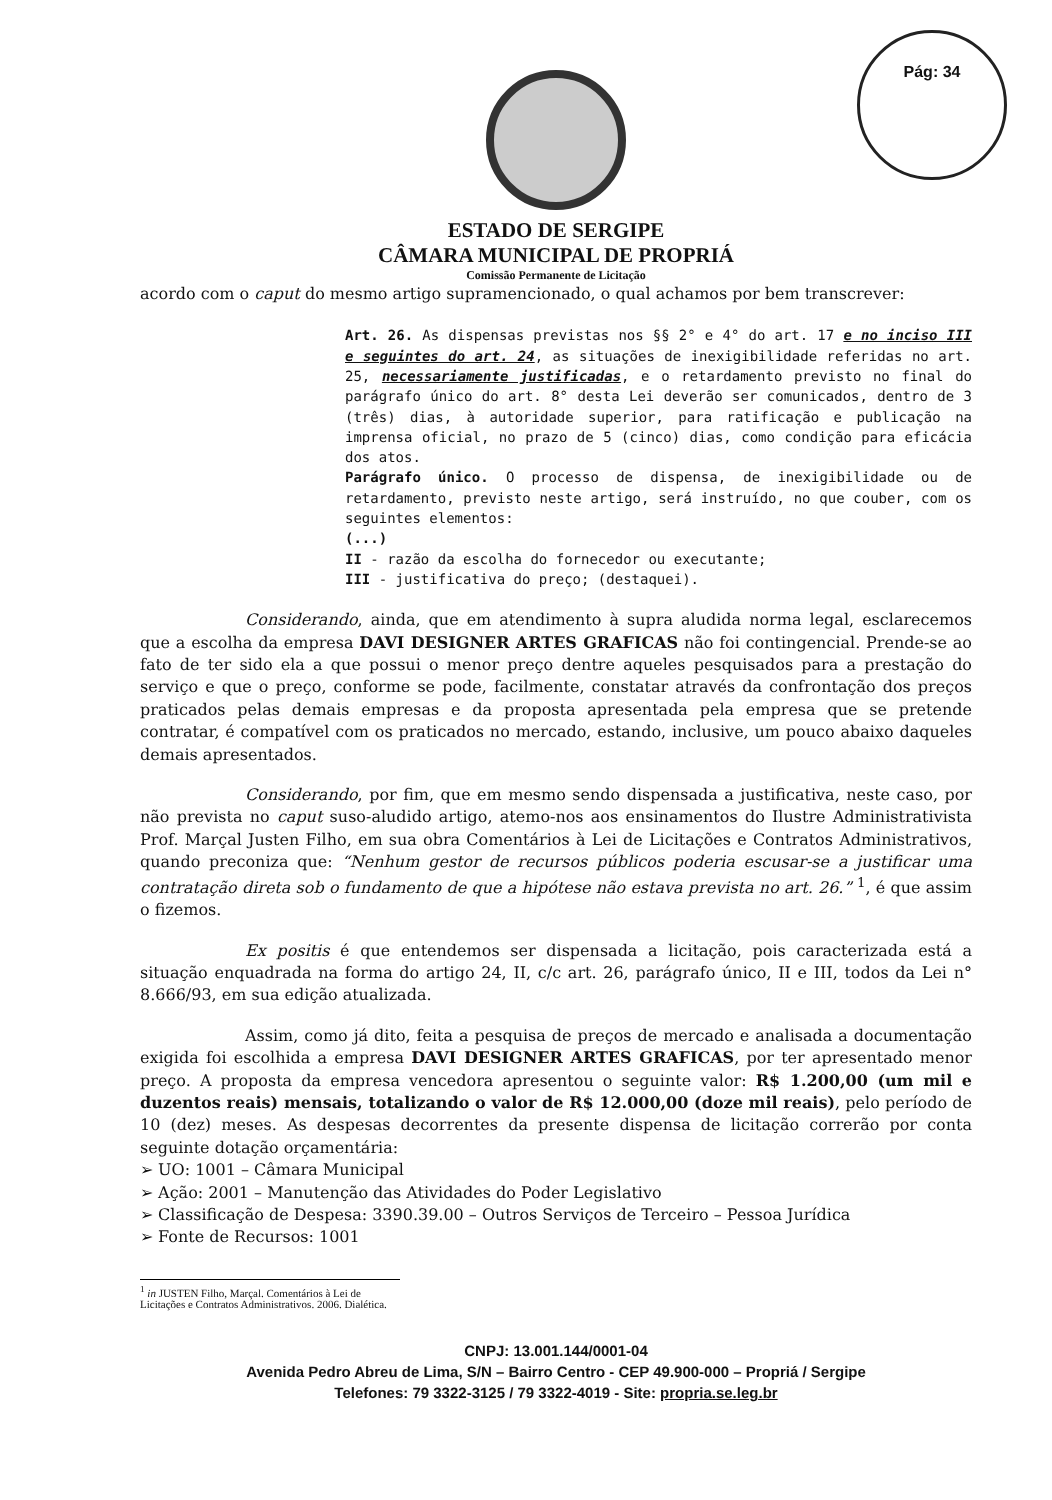Pág: 34
ESTADO DE SERGIPE
CÂMARA MUNICIPAL DE PROPRIÁ
Comissão Permanente de Licitação
acordo com o caput do mesmo artigo supramencionado, o qual achamos por bem transcrever:
Art. 26. As dispensas previstas nos §§ 2° e 4° do art. 17 e no inciso III e seguintes do art. 24, as situações de inexigibilidade referidas no art. 25, necessariamente justificadas, e o retardamento previsto no final do parágrafo único do art. 8° desta Lei deverão ser comunicados, dentro de 3 (três) dias, à autoridade superior, para ratificação e publicação na imprensa oficial, no prazo de 5 (cinco) dias, como condição para eficácia dos atos.
Parágrafo único. O processo de dispensa, de inexigibilidade ou de retardamento, previsto neste artigo, será instruído, no que couber, com os seguintes elementos:
(...)
II - razão da escolha do fornecedor ou executante;
III - justificativa do preço; (destaquei).
Considerando, ainda, que em atendimento à supra aludida norma legal, esclarecemos que a escolha da empresa DAVI DESIGNER ARTES GRAFICAS não foi contingencial. Prende-se ao fato de ter sido ela a que possui o menor preço dentre aqueles pesquisados para a prestação do serviço e que o preço, conforme se pode, facilmente, constatar através da confrontação dos preços praticados pelas demais empresas e da proposta apresentada pela empresa que se pretende contratar, é compatível com os praticados no mercado, estando, inclusive, um pouco abaixo daqueles demais apresentados.
Considerando, por fim, que em mesmo sendo dispensada a justificativa, neste caso, por não prevista no caput suso-aludido artigo, atemo-nos aos ensinamentos do Ilustre Administrativista Prof. Marçal Justen Filho, em sua obra Comentários à Lei de Licitações e Contratos Administrativos, quando preconiza que: “Nenhum gestor de recursos públicos poderia escusar-se a justificar uma contratação direta sob o fundamento de que a hipótese não estava prevista no art. 26.” <sup>1</sup>, é que assim o fizemos.
Ex positis é que entendemos ser dispensada a licitação, pois caracterizada está a situação enquadrada na forma do artigo 24, II, c/c art. 26, parágrafo único, II e III, todos da Lei n° 8.666/93, em sua edição atualizada.
Assim, como já dito, feita a pesquisa de preços de mercado e analisada a documentação exigida foi escolhida a empresa DAVI DESIGNER ARTES GRAFICAS, por ter apresentado menor preço. A proposta da empresa vencedora apresentou o seguinte valor: R$ 1.200,00 (um mil e duzentos reais) mensais, totalizando o valor de R$ 12.000,00 (doze mil reais), pelo período de 10 (dez) meses. As despesas decorrentes da presente dispensa de licitação correrão por conta seguinte dotação orçamentária:
➢ UO: 1001 – Câmara Municipal
➢ Ação: 2001 – Manutenção das Atividades do Poder Legislativo
➢ Classificação de Despesa: 3390.39.00 – Outros Serviços de Terceiro – Pessoa Jurídica
➢ Fonte de Recursos: 1001
<sup>1</sup> in JUSTEN Filho, Marçal. Comentários à Lei de Licitações e Contratos Administrativos. 2006. Dialética.
CNPJ: 13.001.144/0001-04
Avenida Pedro Abreu de Lima, S/N – Bairro Centro - CEP 49.900-000 – Propriá / Sergipe
Telefones: 79 3322-3125 / 79 3322-4019 - Site: propria.se.leg.br